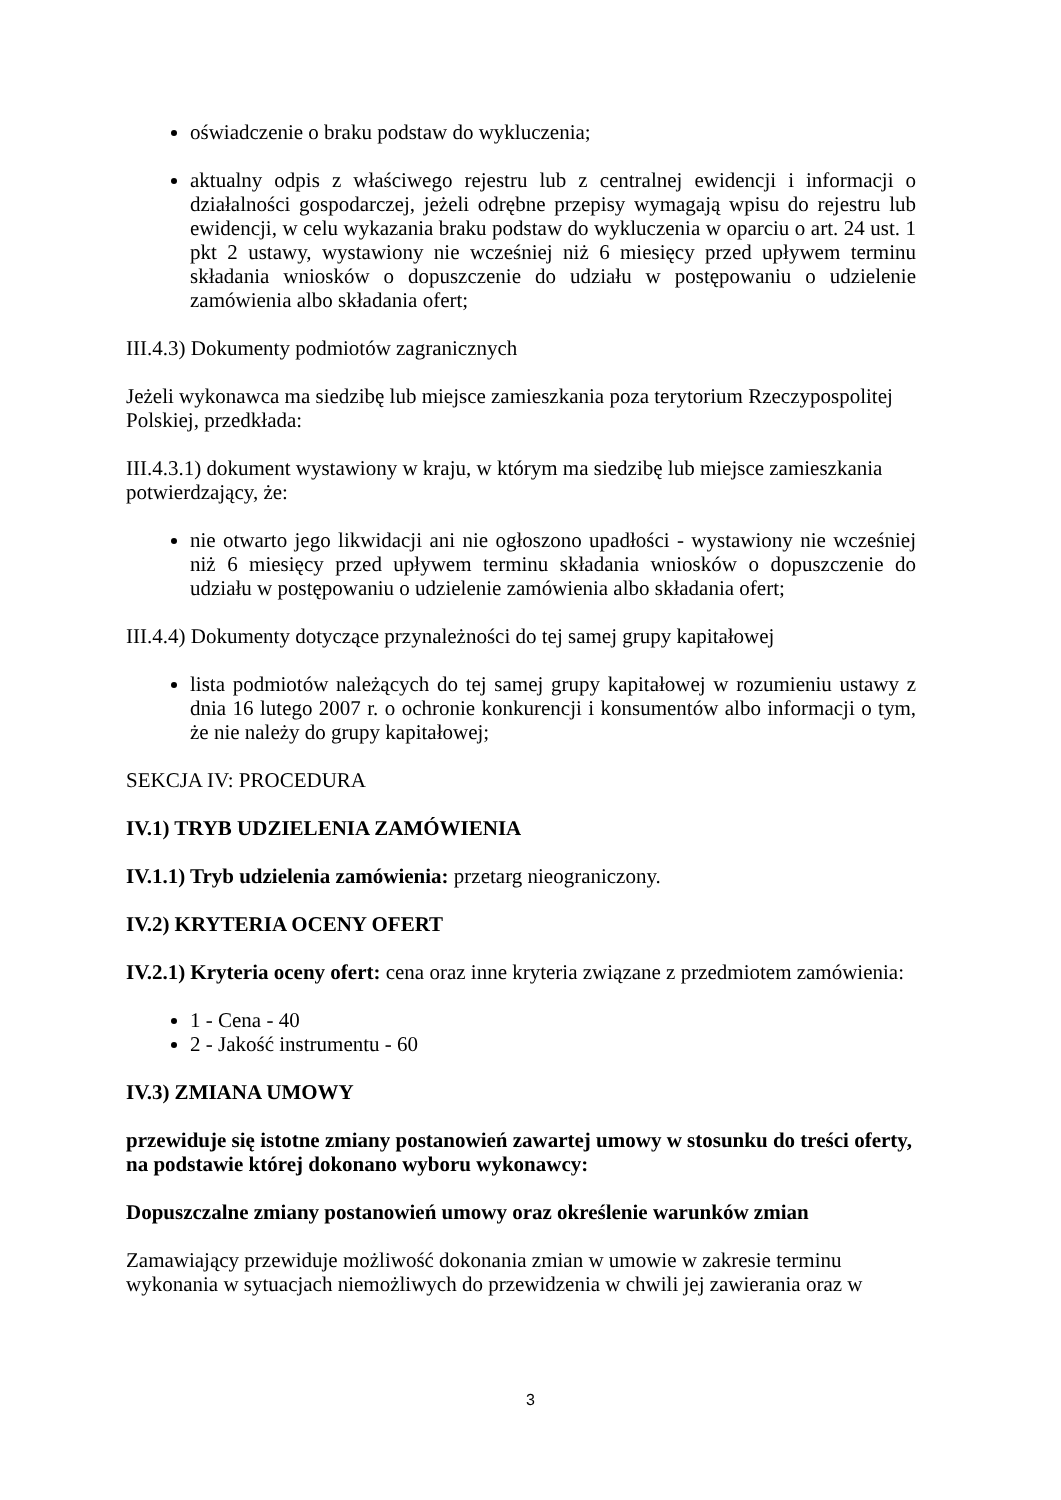oświadczenie o braku podstaw do wykluczenia;
aktualny odpis z właściwego rejestru lub z centralnej ewidencji i informacji o działalności gospodarczej, jeżeli odrębne przepisy wymagają wpisu do rejestru lub ewidencji, w celu wykazania braku podstaw do wykluczenia w oparciu o art. 24 ust. 1 pkt 2 ustawy, wystawiony nie wcześniej niż 6 miesięcy przed upływem terminu składania wniosków o dopuszczenie do udziału w postępowaniu o udzielenie zamówienia albo składania ofert;
III.4.3) Dokumenty podmiotów zagranicznych
Jeżeli wykonawca ma siedzibę lub miejsce zamieszkania poza terytorium Rzeczypospolitej Polskiej, przedkłada:
III.4.3.1) dokument wystawiony w kraju, w którym ma siedzibę lub miejsce zamieszkania potwierdzający, że:
nie otwarto jego likwidacji ani nie ogłoszono upadłości - wystawiony nie wcześniej niż 6 miesięcy przed upływem terminu składania wniosków o dopuszczenie do udziału w postępowaniu o udzielenie zamówienia albo składania ofert;
III.4.4) Dokumenty dotyczące przynależności do tej samej grupy kapitałowej
lista podmiotów należących do tej samej grupy kapitałowej w rozumieniu ustawy z dnia 16 lutego 2007 r. o ochronie konkurencji i konsumentów albo informacji o tym, że nie należy do grupy kapitałowej;
SEKCJA IV: PROCEDURA
IV.1) TRYB UDZIELENIA ZAMÓWIENIA
IV.1.1) Tryb udzielenia zamówienia: przetarg nieograniczony.
IV.2) KRYTERIA OCENY OFERT
IV.2.1) Kryteria oceny ofert: cena oraz inne kryteria związane z przedmiotem zamówienia:
1 - Cena - 40
2 - Jakość instrumentu - 60
IV.3) ZMIANA UMOWY
przewiduje się istotne zmiany postanowień zawartej umowy w stosunku do treści oferty, na podstawie której dokonano wyboru wykonawcy:
Dopuszczalne zmiany postanowień umowy oraz określenie warunków zmian
Zamawiający przewiduje możliwość dokonania zmian w umowie w zakresie terminu wykonania w sytuacjach niemożliwych do przewidzenia w chwili jej zawierania oraz w
3